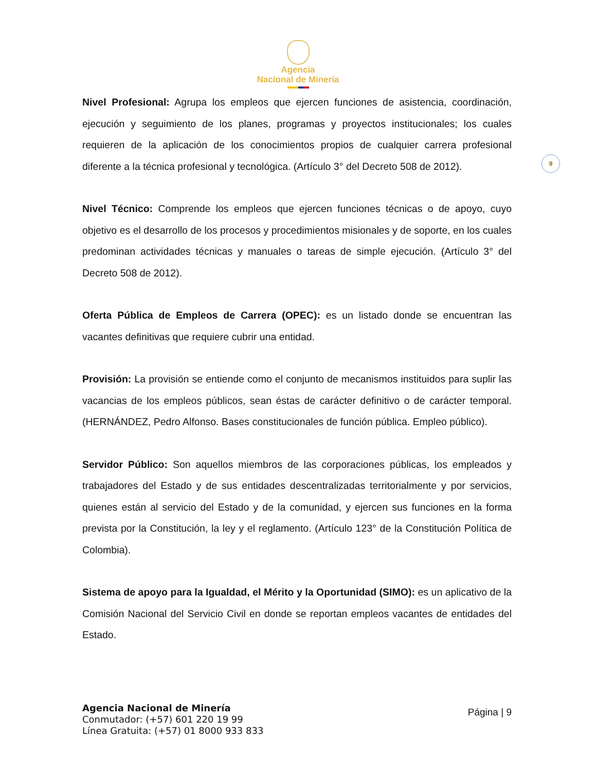Agencia
Nacional de Minería
9
Nivel Profesional: Agrupa los empleos que ejercen funciones de asistencia, coordinación, ejecución y seguimiento de los planes, programas y proyectos institucionales; los cuales requieren de la aplicación de los conocimientos propios de cualquier carrera profesional diferente a la técnica profesional y tecnológica. (Artículo 3° del Decreto 508 de 2012).
Nivel Técnico: Comprende los empleos que ejercen funciones técnicas o de apoyo, cuyo objetivo es el desarrollo de los procesos y procedimientos misionales y de soporte, en los cuales predominan actividades técnicas y manuales o tareas de simple ejecución. (Artículo 3° del Decreto 508 de 2012).
Oferta Pública de Empleos de Carrera (OPEC): es un listado donde se encuentran las vacantes definitivas que requiere cubrir una entidad.
Provisión: La provisión se entiende como el conjunto de mecanismos instituidos para suplir las vacancias de los empleos públicos, sean éstas de carácter definitivo o de carácter temporal. (HERNÁNDEZ, Pedro Alfonso. Bases constitucionales de función pública. Empleo público).
Servidor Público: Son aquellos miembros de las corporaciones públicas, los empleados y trabajadores del Estado y de sus entidades descentralizadas territorialmente y por servicios, quienes están al servicio del Estado y de la comunidad, y ejercen sus funciones en la forma prevista por la Constitución, la ley y el reglamento. (Artículo 123° de la Constitución Política de Colombia).
Sistema de apoyo para la Igualdad, el Mérito y la Oportunidad (SIMO): es un aplicativo de la Comisión Nacional del Servicio Civil en donde se reportan empleos vacantes de entidades del Estado.
Agencia Nacional de Minería
Conmutador: (+57) 601 220 19 99
Línea Gratuita: (+57) 01 8000 933 833
Página | 9